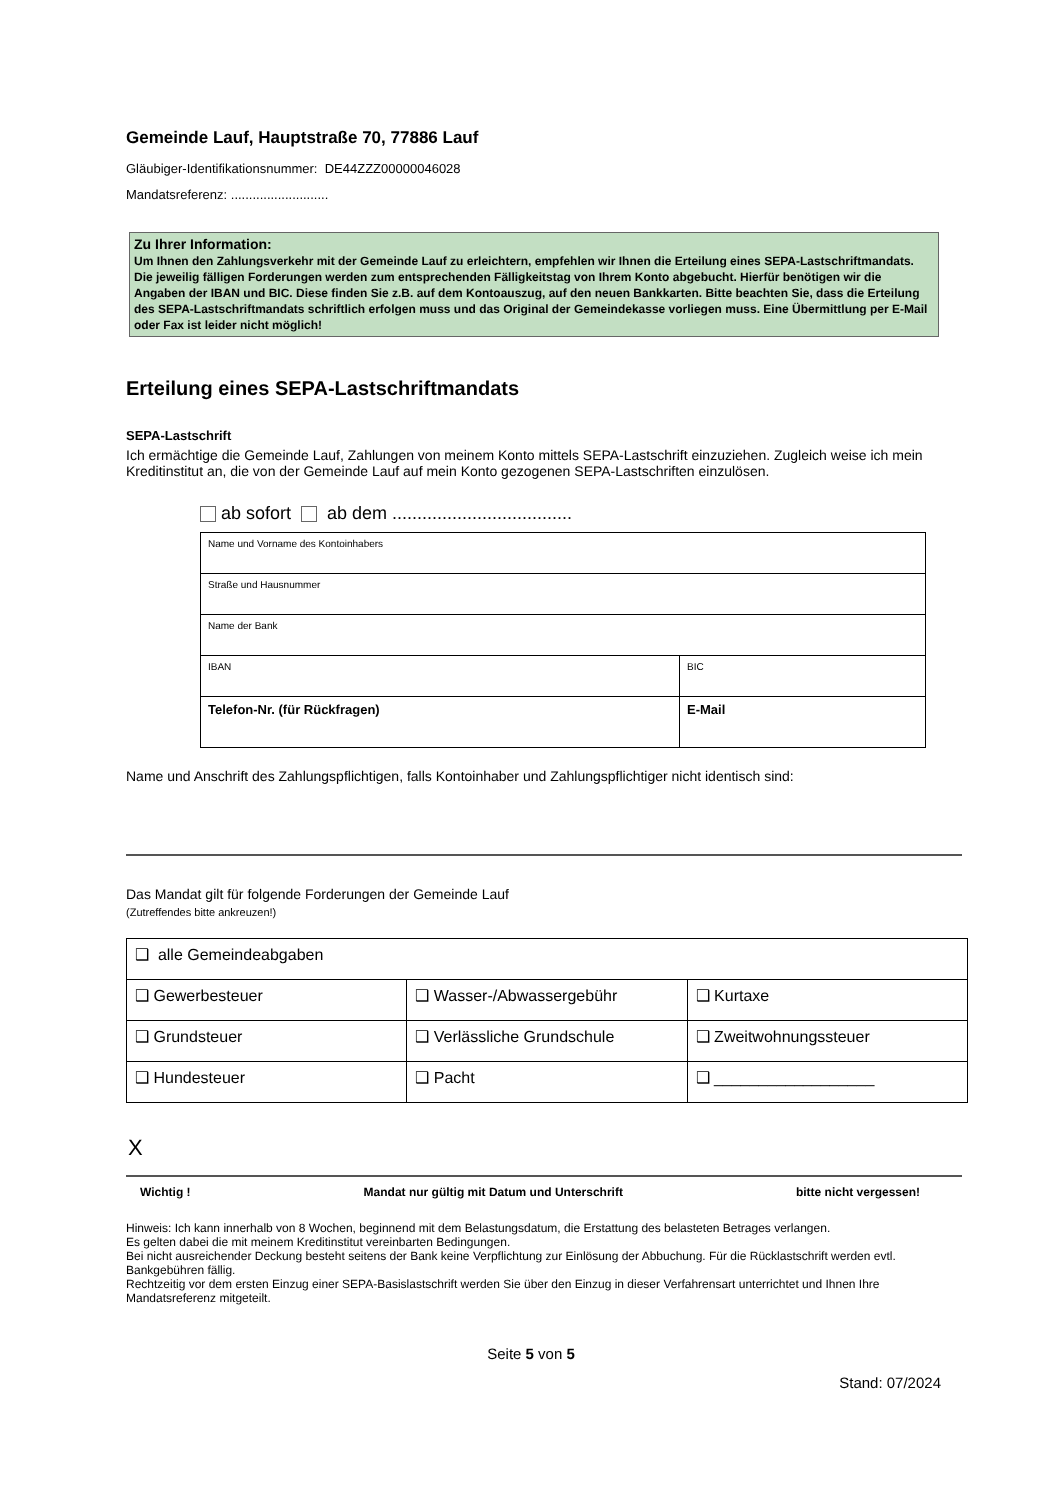Gemeinde Lauf, Hauptstraße 70, 77886 Lauf
Gläubiger-Identifikationsnummer: DE44ZZZ00000046028
Mandatsreferenz: ...........................
Zu Ihrer Information:
Um Ihnen den Zahlungsverkehr mit der Gemeinde Lauf zu erleichtern, empfehlen wir Ihnen die Erteilung eines SEPA-Lastschriftmandats. Die jeweilig fälligen Forderungen werden zum entsprechenden Fälligkeitstag von Ihrem Konto abgebucht. Hierfür benötigen wir die Angaben der IBAN und BIC. Diese finden Sie z.B. auf dem Kontoauszug, auf den neuen Bankkarten. Bitte beachten Sie, dass die Erteilung des SEPA-Lastschriftmandats schriftlich erfolgen muss und das Original der Gemeindekasse vorliegen muss. Eine Übermittlung per E-Mail oder Fax ist leider nicht möglich!
Erteilung eines SEPA-Lastschriftmandats
SEPA-Lastschrift
Ich ermächtige die Gemeinde Lauf, Zahlungen von meinem Konto mittels SEPA-Lastschrift einzuziehen. Zugleich weise ich mein Kreditinstitut an, die von der Gemeinde Lauf auf mein Konto gezogenen SEPA-Lastschriften einzulösen.
ab sofort ab dem ....................................
| Name und Vorname des Kontoinhabers | |
| Straße und Hausnummer | |
| Name der Bank | |
| IBAN | BIC |
| Telefon-Nr. (für Rückfragen) | E-Mail |
Name und Anschrift des Zahlungspflichtigen, falls Kontoinhaber und Zahlungspflichtiger nicht identisch sind:
Das Mandat gilt für folgende Forderungen der Gemeinde Lauf
(Zutreffendes bitte ankreuzen!)
| ❑ alle Gemeindeabgaben | | |
| ❑ Gewerbesteuer | ❑ Wasser-/Abwassergebühr | ❑ Kurtaxe |
| ❑ Grundsteuer | ❑ Verlässliche Grundschule | ❑ Zweitwohnungssteuer |
| ❑ Hundesteuer | ❑ Pacht | ❑ __________________ |
X
Wichtig ! Mandat nur gültig mit Datum und Unterschrift bitte nicht vergessen!
Hinweis: Ich kann innerhalb von 8 Wochen, beginnend mit dem Belastungsdatum, die Erstattung des belasteten Betrages verlangen.
Es gelten dabei die mit meinem Kreditinstitut vereinbarten Bedingungen.
Bei nicht ausreichender Deckung besteht seitens der Bank keine Verpflichtung zur Einlösung der Abbuchung. Für die Rücklastschrift werden evtl. Bankgebühren fällig.
Rechtzeitig vor dem ersten Einzug einer SEPA-Basislastschrift werden Sie über den Einzug in dieser Verfahrensart unterrichtet und Ihnen Ihre Mandatsreferenz mitgeteilt.
Seite 5 von 5
Stand: 07/2024